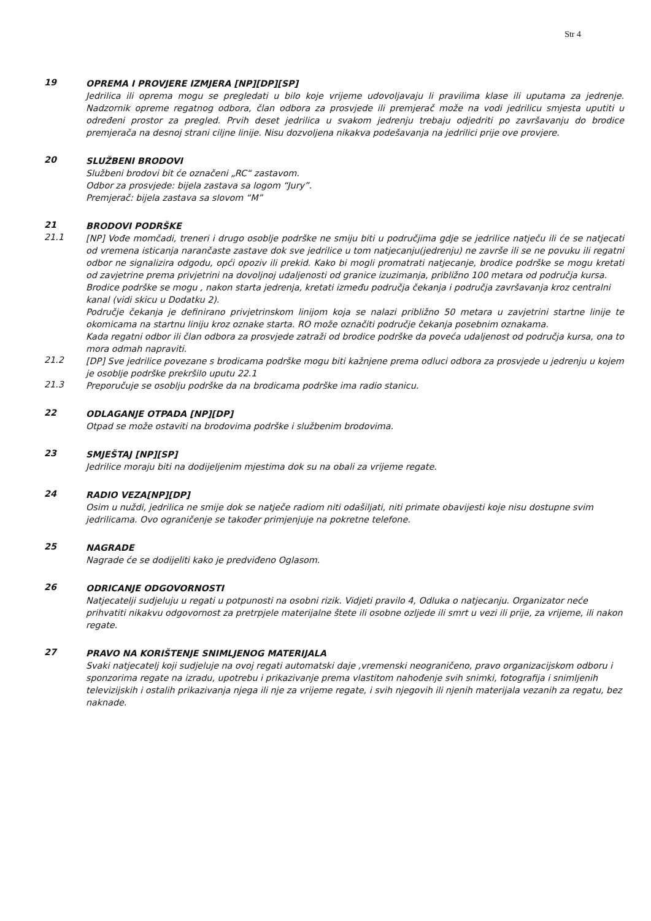Str 4
19
OPREMA I PROVJERE IZMJERA [NP][DP][SP]
Jedrilica ili oprema mogu se pregledati u bilo koje vrijeme udovoljavaju li pravilima klase ili uputama za jedrenje. Nadzornik opreme regatnog odbora, član odbora za prosvjede ili premjerač može na vodi jedrilicu smjesta uputiti u određeni prostor za pregled. Prvih deset jedrilica u svakom jedrenju trebaju odjedriti po završavanju do brodice premjerača na desnoj strani ciljne linije. Nisu dozvoljena nikakva podešavanja na jedrilici prije ove provjere.
20
SLUŽBENI BRODOVI
Službeni brodovi bit će označeni „RC“ zastavom.
Odbor za prosvjede: bijela zastava sa logom “Jury”.
Premjerač: bijela zastava sa slovom “M”
21
BRODOVI PODRŠKE
21.1
[NP] Vođe momčadi, treneri i drugo osoblje podrške ne smiju biti u područjima gdje se jedrilice natječu ili će se natjecati od vremena isticanja narančaste zastave dok sve jedrilice u tom natjecanju(jedrenju) ne završe ili se ne povuku ili regatni odbor ne signalizira odgodu, opći opoziv ili prekid. Kako bi mogli promatrati natjecanje, brodice podrške se mogu kretati od zavjetrine prema privjetrini na dovoljnoj udaljenosti od granice izuzimanja, približno 100 metara od područja kursa.
Brodice podrške se mogu , nakon starta jedrenja, kretati između područja čekanja i područja završavanja kroz centralni kanal (vidi skicu u Dodatku 2).
Područje čekanja je definirano privjetrinskom linijom koja se nalazi približno 50 metara u zavjetrini startne linije te okomicama na startnu liniju kroz oznake starta. RO može označiti područje čekanja posebnim oznakama.
Kada regatni odbor ili član odbora za prosvjede zatraži od brodice podrške da poveća udaljenost od područja kursa, ona to mora odmah napraviti.
21.2
[DP] Sve jedrilice povezane s brodicama podrške mogu biti kažnjene prema odluci odbora za prosvjede u jedrenju u kojem je osoblje podrške prekršilo uputu 22.1
21.3
Preporučuje se osoblju podrške da na brodicama podrške ima radio stanicu.
22
ODLAGANJE OTPADA [NP][DP]
Otpad se može ostaviti na brodovima podrške i službenim brodovima.
23
SMJEŠTAJ [NP][SP]
Jedrilice moraju biti na dodijeljenim mjestima dok su na obali za vrijeme regate.
24
RADIO VEZA[NP][DP]
Osim u nuždi, jedrilica ne smije dok se natječe radiom niti odašiljati, niti primate obavijesti koje nisu dostupne svim jedrilicama. Ovo ograničenje se također primjenjuje na pokretne telefone.
25
NAGRADE
Nagrade će se dodijeliti kako je predviđeno Oglasom.
26
ODRICANJE ODGOVORNOSTI
Natjecatelji sudjeluju u regati u potpunosti na osobni rizik. Vidjeti pravilo 4, Odluka o natjecanju. Organizator neće prihvatiti nikakvu odgovornost za pretrpjele materijalne štete ili osobne ozljede ili smrt u vezi ili prije, za vrijeme, ili nakon regate.
27
PRAVO NA KORIŠTENJE SNIMLJENOG MATERIJALA
Svaki natjecatelj koji sudjeluje na ovoj regati automatski daje ,vremenski neograničeno, pravo organizacijskom odboru i sponzorima regate na izradu, upotrebu i prikazivanje prema vlastitom nahođenje svih snimki, fotografija i snimljenih televizijskih i ostalih prikazivanja njega ili nje za vrijeme regate, i svih njegovih ili njenih materijala vezanih za regatu, bez naknade.